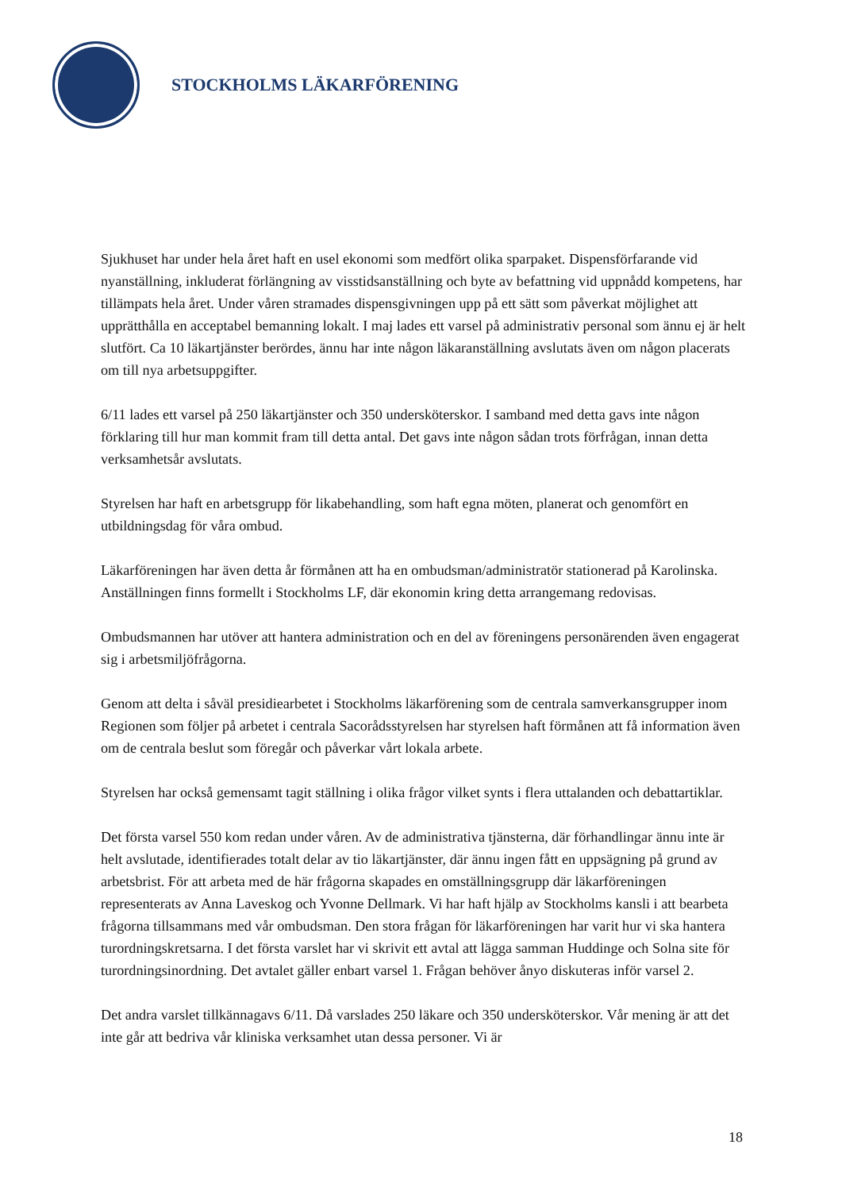STOCKHOLMS LÄKARFÖRENING
Sjukhuset har under hela året haft en usel ekonomi som medfört olika sparpaket. Dispensförfarande vid nyanställning, inkluderat förlängning av visstidsanställning och byte av befattning vid uppnådd kompetens, har tillämpats hela året. Under våren stramades dispensgivningen upp på ett sätt som påverkat möjlighet att upprätthålla en acceptabel bemanning lokalt. I maj lades ett varsel på administrativ personal som ännu ej är helt slutfört. Ca 10 läkartjänster berördes, ännu har inte någon läkaranställning avslutats även om någon placerats om till nya arbetsuppgifter.
6/11 lades ett varsel på 250 läkartjänster och 350 undersköterskor. I samband med detta gavs inte någon förklaring till hur man kommit fram till detta antal. Det gavs inte någon sådan trots förfrågan, innan detta verksamhetsår avslutats.
Styrelsen har haft en arbetsgrupp för likabehandling, som haft egna möten, planerat och genomfört en utbildningsdag för våra ombud.
Läkarföreningen har även detta år förmånen att ha en ombudsman/administratör stationerad på Karolinska. Anställningen finns formellt i Stockholms LF, där ekonomin kring detta arrangemang redovisas.
Ombudsmannen har utöver att hantera administration och en del av föreningens personärenden även engagerat sig i arbetsmiljöfrågorna.
Genom att delta i såväl presidiearbetet i Stockholms läkarförening som de centrala samverkansgrupper inom Regionen som följer på arbetet i centrala Sacorådsstyrelsen har styrelsen haft förmånen att få information även om de centrala beslut som föregår och påverkar vårt lokala arbete.
Styrelsen har också gemensamt tagit ställning i olika frågor vilket synts i flera uttalanden och debattartiklar.
Det första varsel 550 kom redan under våren. Av de administrativa tjänsterna, där förhandlingar ännu inte är helt avslutade, identifierades totalt delar av tio läkartjänster, där ännu ingen fått en uppsägning på grund av arbetsbrist. För att arbeta med de här frågorna skapades en omställningsgrupp där läkarföreningen representerats av Anna Laveskog och Yvonne Dellmark. Vi har haft hjälp av Stockholms kansli i att bearbeta frågorna tillsammans med vår ombudsman. Den stora frågan för läkarföreningen har varit hur vi ska hantera turordningskretsarna. I det första varslet har vi skrivit ett avtal att lägga samman Huddinge och Solna site för turordningsinordning. Det avtalet gäller enbart varsel 1. Frågan behöver ånyo diskuteras inför varsel 2.
Det andra varslet tillkännagavs 6/11. Då varslades 250 läkare och 350 undersköterskor. Vår mening är att det inte går att bedriva vår kliniska verksamhet utan dessa personer. Vi är
18